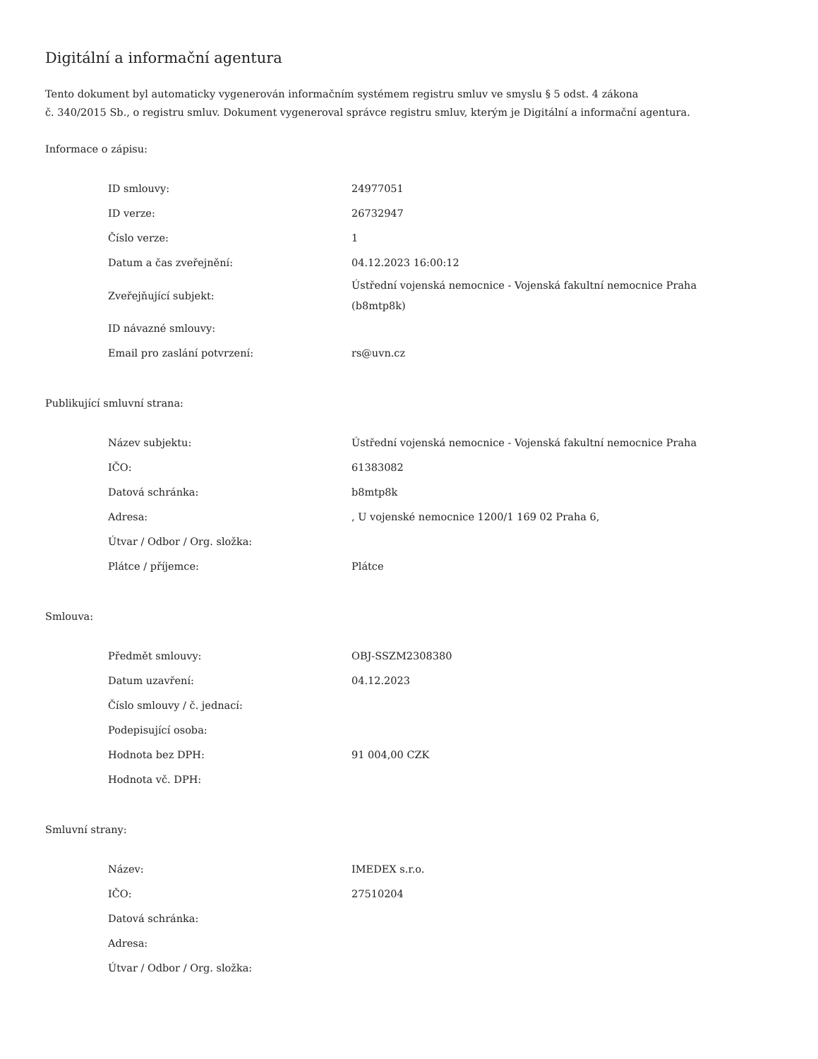Digitální a informační agentura
Tento dokument byl automaticky vygenerován informačním systémem registru smluv ve smyslu § 5 odst. 4 zákona
č. 340/2015 Sb., o registru smluv. Dokument vygeneroval správce registru smluv, kterým je Digitální a informační agentura.
Informace o zápisu:
| ID smlouvy: | 24977051 |
| ID verze: | 26732947 |
| Číslo verze: | 1 |
| Datum a čas zveřejnění: | 04.12.2023 16:00:12 |
| Zveřejňující subjekt: | Ústřední vojenská nemocnice - Vojenská fakultní nemocnice Praha (b8mtp8k) |
| ID návazné smlouvy: | |
| Email pro zaslání potvrzení: | rs@uvn.cz |
Publikující smluvní strana:
| Název subjektu: | Ústřední vojenská nemocnice - Vojenská fakultní nemocnice Praha |
| IČO: | 61383082 |
| Datová schránka: | b8mtp8k |
| Adresa: | , U vojenské nemocnice 1200/1 169 02 Praha 6, |
| Útvar / Odbor / Org. složka: | |
| Plátce / příjemce: | Plátce |
Smlouva:
| Předmět smlouvy: | OBJ-SSZM2308380 |
| Datum uzavření: | 04.12.2023 |
| Číslo smlouvy / č. jednací: | |
| Podepisující osoba: | |
| Hodnota bez DPH: | 91 004,00 CZK |
| Hodnota vč. DPH: | |
Smluvní strany:
| Název: | IMEDEX s.r.o. |
| IČO: | 27510204 |
| Datová schránka: | |
| Adresa: | |
| Útvar / Odbor / Org. složka: | |